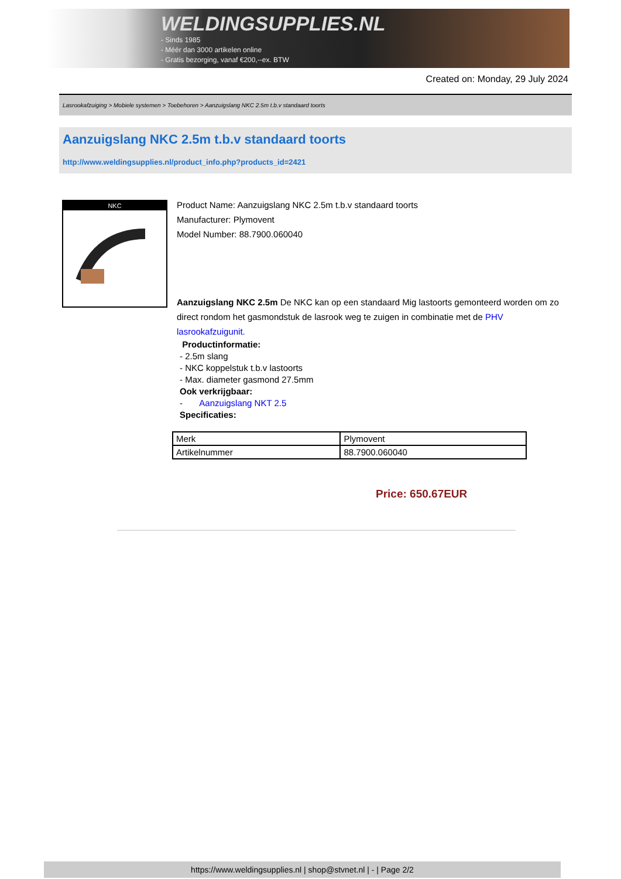WELDINGSUPPLIES.NL
- Sinds 1985
- Méér dan 3000 artikelen online
- Gratis bezorging, vanaf €200,--ex. BTW
Created on: Monday, 29 July 2024
Lasrookafzuiging > Mobiele systemen > Toebehoren > Aanzuigslang NKC 2.5m t.b.v standaard toorts
Aanzuigslang NKC 2.5m t.b.v standaard toorts
http://www.weldingsupplies.nl/product_info.php?products_id=2421
NKC
Product Name: Aanzuigslang NKC 2.5m t.b.v standaard toorts
Manufacturer: Plymovent
Model Number: 88.7900.060040
Aanzuigslang NKC 2.5m De NKC kan op een standaard Mig lastoorts gemonteerd worden om zo direct rondom het gasmondstuk de lasrook weg te zuigen in combinatie met de PHV lasrookafzuigunit.
Productinformatie:
- 2.5m slang
- NKC koppelstuk t.b.v lastoorts
- Max. diameter gasmond 27.5mm
Ook verkrijgbaar:
- Aanzuigslang NKT 2.5
Specificaties:
| Merk | Plymovent |
| Artikelnummer | 88.7900.060040 |
Price: 650.67EUR
https://www.weldingsupplies.nl | shop@stvnet.nl | - | Page 2/2